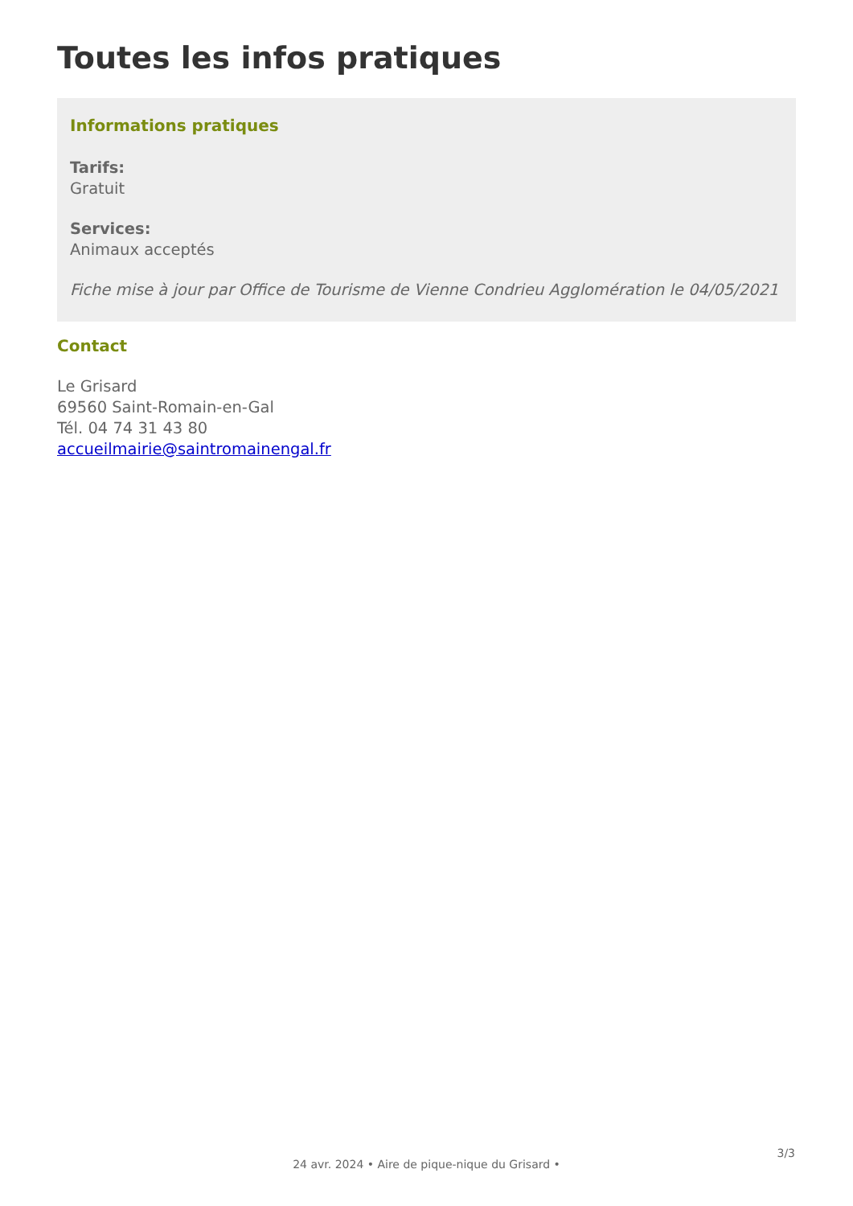Toutes les infos pratiques
Informations pratiques
Tarifs:
Gratuit
Services:
Animaux acceptés
Fiche mise à jour par Office de Tourisme de Vienne Condrieu Agglomération le 04/05/2021
Contact
Le Grisard
69560 Saint-Romain-en-Gal
Tél. 04 74 31 43 80
accueilmairie@saintromainengal.fr
3/3
24 avr. 2024 • Aire de pique-nique du Grisard •